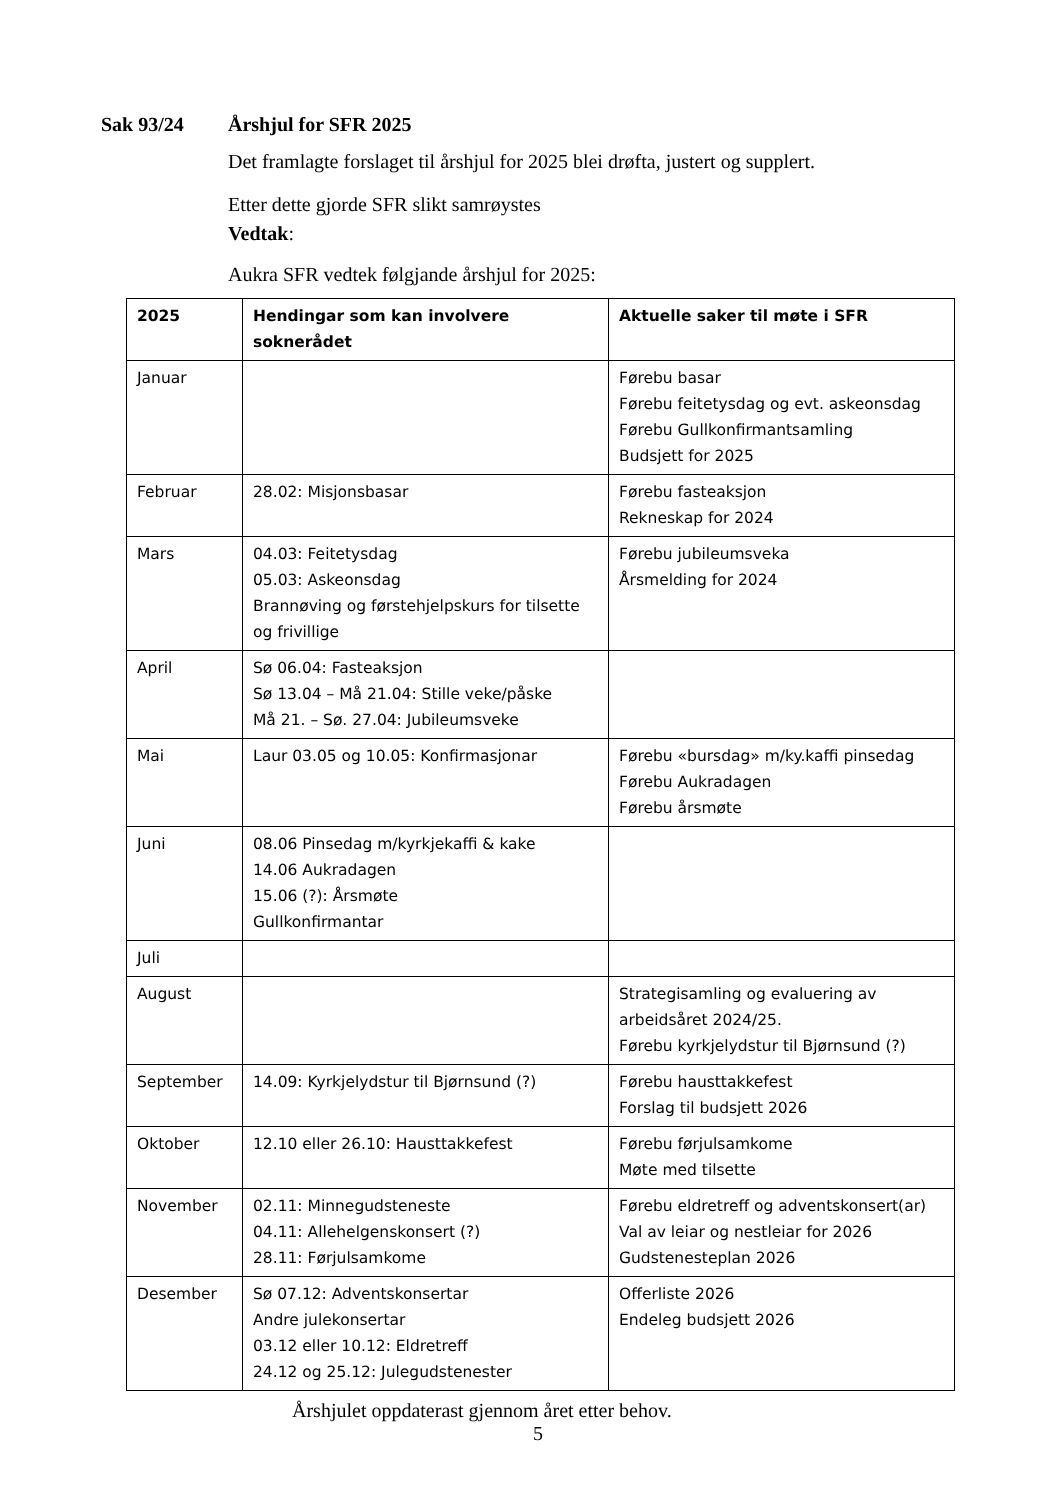Sak 93/24 Årshjul for SFR 2025
Det framlagte forslaget til årshjul for 2025 blei drøfta, justert og supplert.
Etter dette gjorde SFR slikt samrøystes
Vedtak:
Aukra SFR vedtek følgjande årshjul for 2025:
| 2025 | Hendingar som kan involvere soknerådet | Aktuelle saker til møte i SFR |
| --- | --- | --- |
| Januar | | Førebu basar Førebu feitetysdag og evt. askeonsdag Førebu Gullkonfirmantsamling Budsjett for 2025 |
| Februar | 28.02: Misjonsbasar | Førebu fasteaksjon Rekneskap for 2024 |
| Mars | 04.03: Feitetysdag 05.03: Askeonsdag Brannøving og førstehjelpskurs for tilsette og frivillige | Førebu jubileumsveka Årsmelding for 2024 |
| April | Sø 06.04: Fasteaksjon Sø 13.04 – Må 21.04: Stille veke/påske Må 21. – Sø. 27.04: Jubileumsveke | |
| Mai | Laur 03.05 og 10.05: Konfirmasjonar | Førebu «bursdag» m/ky.kaffi pinsedag Førebu Aukradagen Førebu årsmøte |
| Juni | 08.06 Pinsedag m/kyrkjekaffi & kake 14.06 Aukradagen 15.06 (?): Årsmøte Gullkonfirmantar | |
| Juli | | |
| August | | Strategisamling og evaluering av arbeidsåret 2024/25. Førebu kyrkjelydstur til Bjørnsund (?) |
| September | 14.09: Kyrkjelydstur til Bjørnsund (?) | Førebu hausttakkefest Forslag til budsjett 2026 |
| Oktober | 12.10 eller 26.10: Hausttakkefest | Førebu førjulsamkome Møte med tilsette |
| November | 02.11: Minnegudsteneste 04.11: Allehelgenskonsert (?) 28.11: Førjulsamkome | Førebu eldretreff og adventskonsert(ar) Val av leiar og nestleiar for 2026 Gudstenesteplan 2026 |
| Desember | Sø 07.12: Adventskonsertar Andre julekonsertar 03.12 eller 10.12: Eldretreff 24.12 og 25.12: Julegudstenester | Offerliste 2026 Endeleg budsjett 2026 |
Årshjulet oppdaterast gjennom året etter behov.
5